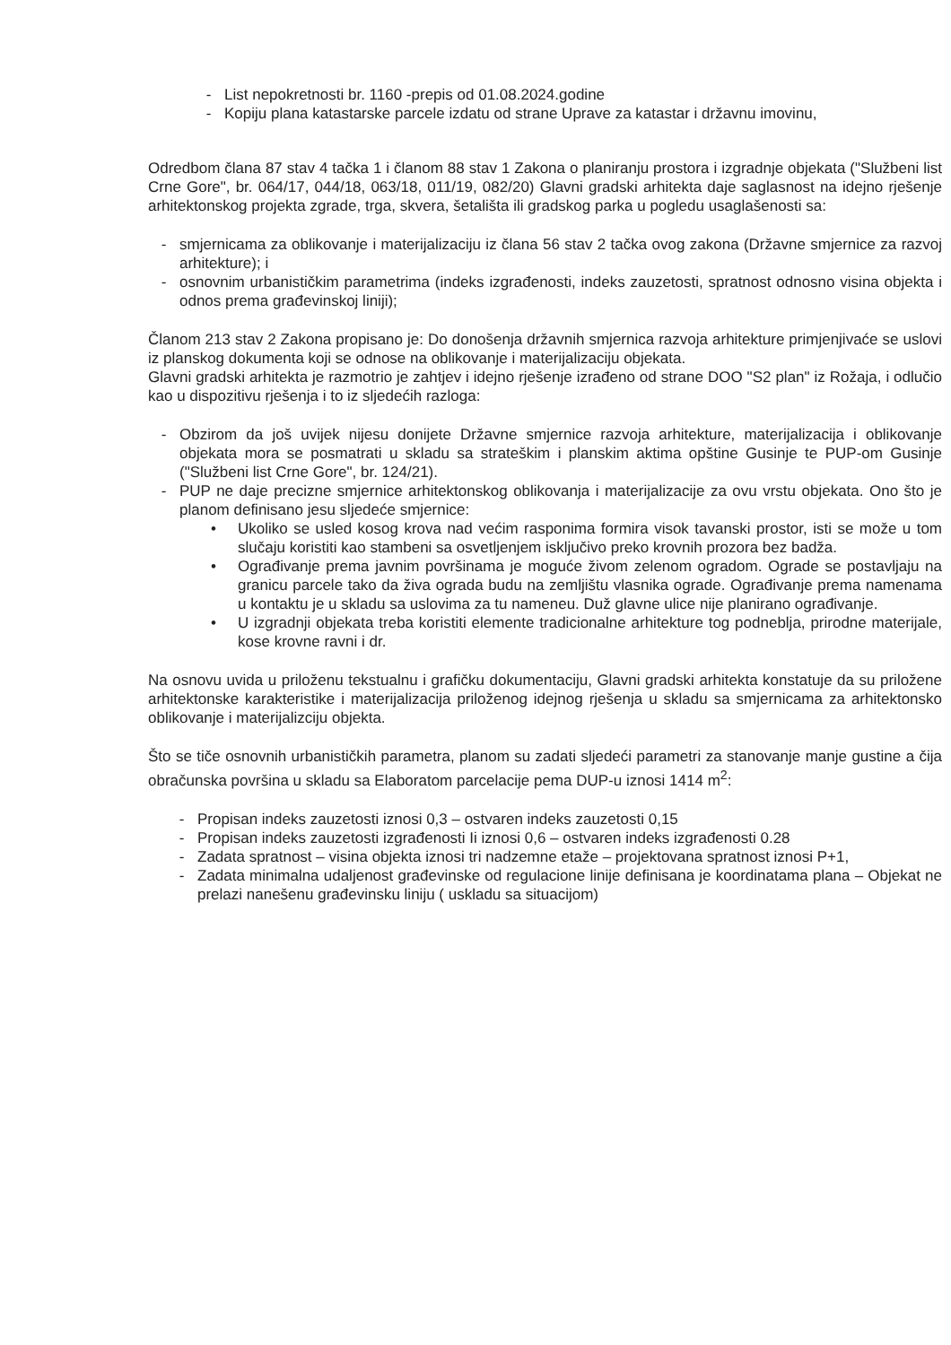- List nepokretnosti br. 1160 -prepis od 01.08.2024.godine
- Kopiju plana katastarske parcele izdatu od strane Uprave za katastar i državnu imovinu,
Odredbom člana 87 stav 4 tačka 1 i članom 88 stav 1 Zakona o planiranju prostora i izgradnje objekata ("Službeni list Crne Gore", br. 064/17, 044/18, 063/18, 011/19, 082/20) Glavni gradski arhitekta daje saglasnost na idejno rješenje arhitektonskog projekta zgrade, trga, skvera, šetališta ili gradskog parka u pogledu usaglašenosti sa:
- smjernicama za oblikovanje i materijalizaciju iz člana 56 stav 2 tačka ovog zakona (Državne smjernice za razvoj arhitekture); i
- osnovnim urbanističkim parametrima (indeks izgrađenosti, indeks zauzetosti, spratnost odnosno visina objekta i odnos prema građevinskoj liniji);
Članom 213 stav 2 Zakona propisano je: Do donošenja državnih smjernica razvoja arhitekture primjenjivaće se uslovi iz planskog dokumenta koji se odnose na oblikovanje i materijalizaciju objekata.
Glavni gradski arhitekta je razmotrio je zahtjev i idejno rješenje izrađeno od strane DOO "S2 plan" iz Rožaja, i odlučio kao u dispozitivu rješenja i to iz sljedećih razloga:
- Obzirom da još uvijek nijesu donijete Državne smjernice razvoja arhitekture, materijalizacija i oblikovanje objekata mora se posmatrati u skladu sa strateškim i planskim aktima opštine Gusinje te PUP-om Gusinje ("Službeni list Crne Gore", br. 124/21).
- PUP ne daje precizne smjernice arhitektonskog oblikovanja i materijalizacije za ovu vrstu objekata. Ono što je planom definisano jesu sljedeće smjernice:
• Ukoliko se usled kosog krova nad većim rasponima formira visok tavanski prostor, isti se može u tom slučaju koristiti kao stambeni sa osvetljenjem isključivo preko krovnih prozora bez badža.
• Ograđivanje prema javnim površinama je moguće živom zelenom ogradom. Ograde se postavljaju na granicu parcele tako da živa ograda budu na zemljištu vlasnika ograde. Ograđivanje prema namenama u kontaktu je u skladu sa uslovima za tu nameneu. Duž glavne ulice nije planirano ograđivanje.
• U izgradnji objekata treba koristiti elemente tradicionalne arhitekture tog podneblja, prirodne materijale, kose krovne ravni i dr.
Na osnovu uvida u priloženu tekstualnu i grafičku dokumentaciju, Glavni gradski arhitekta konstatuje da su priložene arhitektonske karakteristike i materijalizacija priloženog idejnog rješenja u skladu sa smjernicama za arhitektonsko oblikovanje i materijalizciju objekta.
Što se tiče osnovnih urbanističkih parametra, planom su zadati sljedeći parametri za stanovanje manje gustine a čija obračunska površina u skladu sa Elaboratom parcelacije pema DUP-u iznosi 1414 m<sup>2</sup>:
- Propisan indeks zauzetosti iznosi 0,3 – ostvaren indeks zauzetosti 0,15
- Propisan indeks zauzetosti izgrađenosti Ii iznosi 0,6 – ostvaren indeks izgrađenosti 0.28
- Zadata spratnost – visina objekta iznosi tri nadzemne etaže – projektovana spratnost iznosi P+1,
- Zadata minimalna udaljenost građevinske od regulacione linije definisana je koordinatama plana – Objekat ne prelazi nanešenu građevinsku liniju ( uskladu sa situacijom)